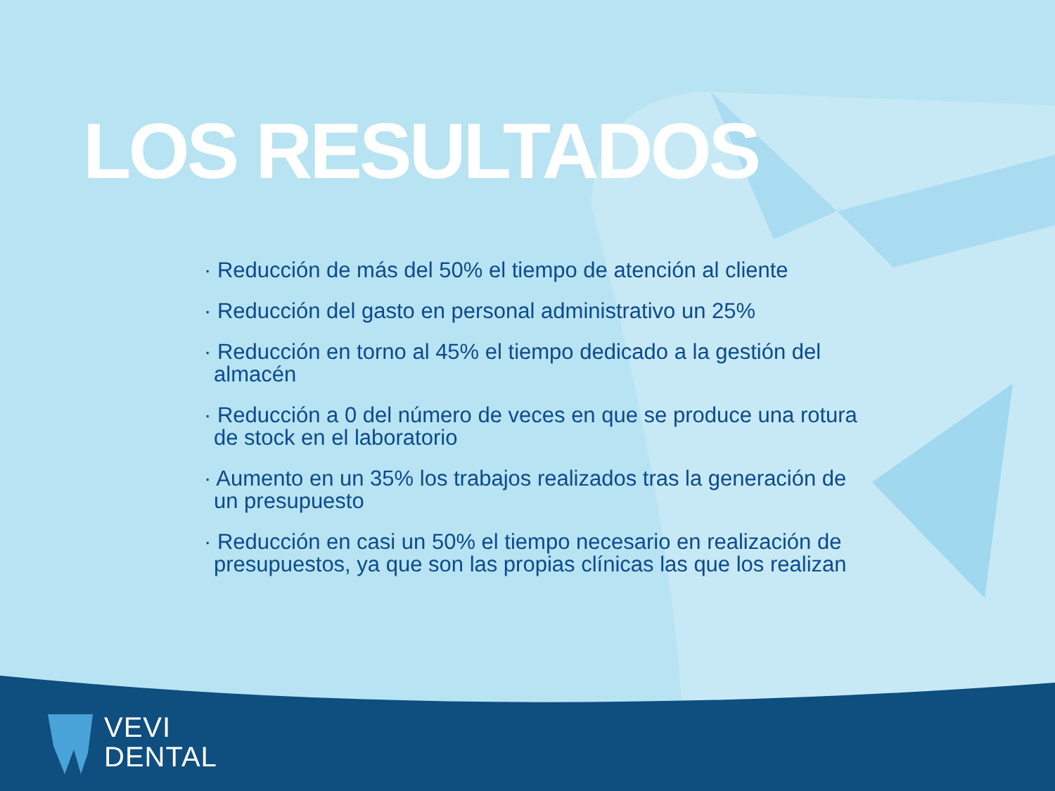LOS RESULTADOS
· Reducción de más del 50% el tiempo de atención al cliente
· Reducción del gasto en personal administrativo un 25%
· Reducción en torno al 45% el tiempo dedicado a la gestión del almacén
· Reducción a 0 del número de veces en que se produce una rotura de stock en el laboratorio
· Aumento en un 35% los trabajos realizados tras la generación de un presupuesto
· Reducción en casi un 50% el tiempo necesario en realización de presupuestos, ya que son las propias clínicas las que los realizan
VEVI
DENTAL